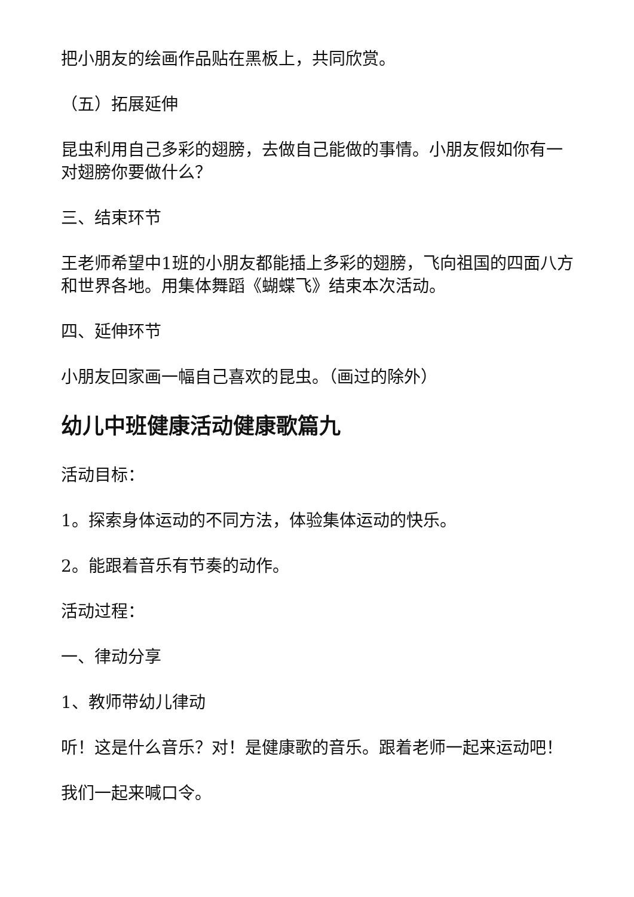把小朋友的绘画作品贴在黑板上，共同欣赏。
（五）拓展延伸
昆虫利用自己多彩的翅膀，去做自己能做的事情。小朋友假如你有一对翅膀你要做什么？
三、结束环节
王老师希望中1班的小朋友都能插上多彩的翅膀，飞向祖国的四面八方和世界各地。用集体舞蹈《蝴蝶飞》结束本次活动。
四、延伸环节
小朋友回家画一幅自己喜欢的昆虫。（画过的除外）
幼儿中班健康活动健康歌篇九
活动目标：
1。探索身体运动的不同方法，体验集体运动的快乐。
2。能跟着音乐有节奏的动作。
活动过程：
一、律动分享
1、教师带幼儿律动
听！这是什么音乐？对！是健康歌的音乐。跟着老师一起来运动吧！
我们一起来喊口令。